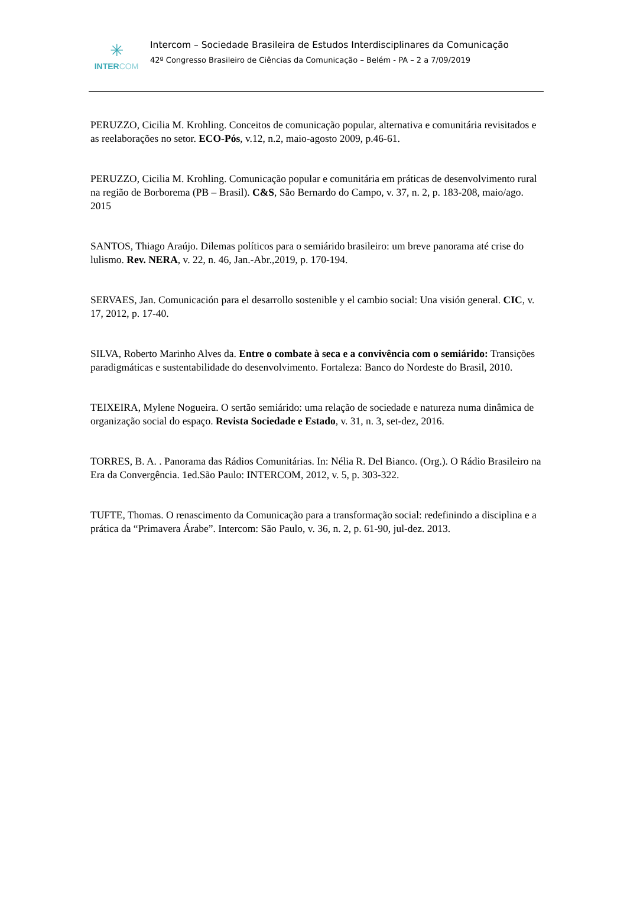✳
INTER COM
Intercom – Sociedade Brasileira de Estudos Interdisciplinares da Comunicação
42º Congresso Brasileiro de Ciências da Comunicação – Belém - PA – 2 a 7/09/2019
PERUZZO, Cicilia M. Krohling. Conceitos de comunicação popular, alternativa e comunitária revisitados e as reelaborações no setor. ECO-Pós, v.12, n.2, maio-agosto 2009, p.46-61.
PERUZZO, Cicilia M. Krohling. Comunicação popular e comunitária em práticas de desenvolvimento rural na região de Borborema (PB – Brasil). C&S, São Bernardo do Campo, v. 37, n. 2, p. 183-208, maio/ago. 2015
SANTOS, Thiago Araújo. Dilemas políticos para o semiárido brasileiro: um breve panorama até crise do lulismo. Rev. NERA, v. 22, n. 46, Jan.-Abr.,2019, p. 170-194.
SERVAES, Jan. Comunicación para el desarrollo sostenible y el cambio social: Una visión general. CIC, v. 17, 2012, p. 17-40.
SILVA, Roberto Marinho Alves da. Entre o combate à seca e a convivência com o semiárido: Transições paradigmáticas e sustentabilidade do desenvolvimento. Fortaleza: Banco do Nordeste do Brasil, 2010.
TEIXEIRA, Mylene Nogueira. O sertão semiárido: uma relação de sociedade e natureza numa dinâmica de organização social do espaço. Revista Sociedade e Estado, v. 31, n. 3, set-dez, 2016.
TORRES, B. A. . Panorama das Rádios Comunitárias. In: Nélia R. Del Bianco. (Org.). O Rádio Brasileiro na Era da Convergência. 1ed.São Paulo: INTERCOM, 2012, v. 5, p. 303-322.
TUFTE, Thomas. O renascimento da Comunicação para a transformação social: redefinindo a disciplina e a prática da “Primavera Árabe”. Intercom: São Paulo, v. 36, n. 2, p. 61-90, jul-dez. 2013.